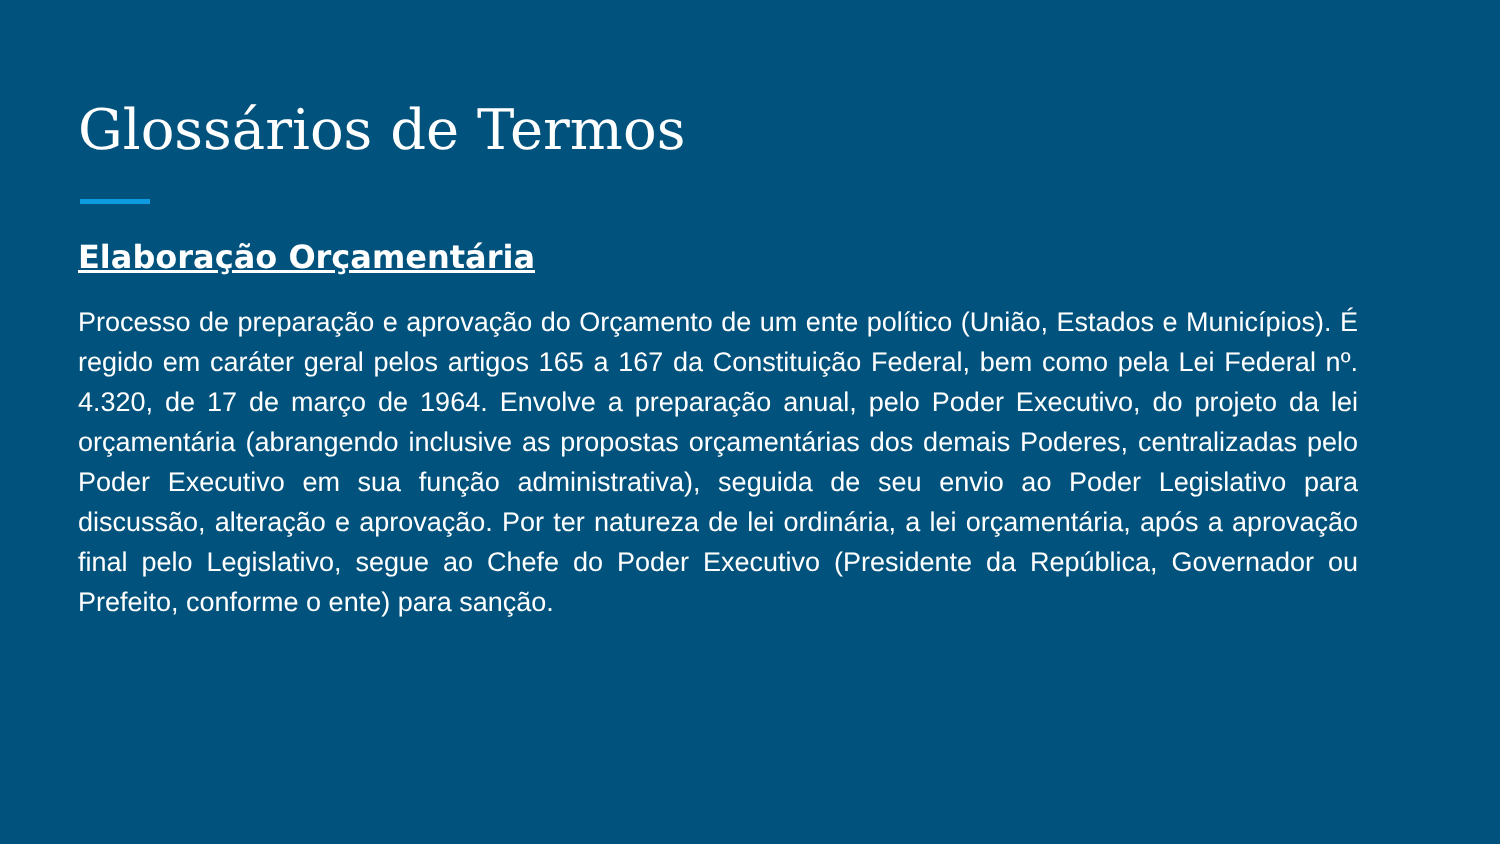Glossários de Termos
Elaboração Orçamentária
Processo de preparação e aprovação do Orçamento de um ente político (União, Estados e Municípios). É regido em caráter geral pelos artigos 165 a 167 da Constituição Federal, bem como pela Lei Federal nº. 4.320, de 17 de março de 1964. Envolve a preparação anual, pelo Poder Executivo, do projeto da lei orçamentária (abrangendo inclusive as propostas orçamentárias dos demais Poderes, centralizadas pelo Poder Executivo em sua função administrativa), seguida de seu envio ao Poder Legislativo para discussão, alteração e aprovação. Por ter natureza de lei ordinária, a lei orçamentária, após a aprovação final pelo Legislativo, segue ao Chefe do Poder Executivo (Presidente da República, Governador ou Prefeito, conforme o ente) para sanção.